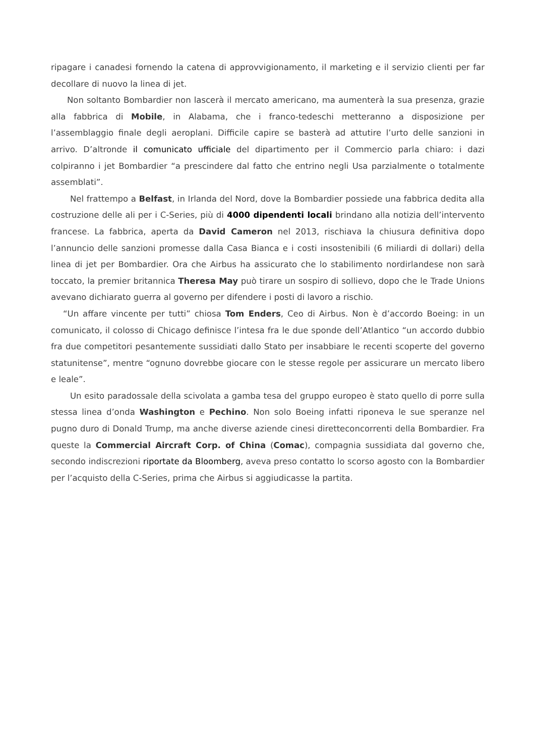ripagare i canadesi fornendo la catena di approvvigionamento, il marketing e il servizio clienti per far decollare di nuovo la linea di jet.
Non soltanto Bombardier non lascerà il mercato americano, ma aumenterà la sua presenza, grazie alla fabbrica di Mobile, in Alabama, che i franco-tedeschi metteranno a disposizione per l’assemblaggio finale degli aeroplani. Difficile capire se basterà ad attutire l’urto delle sanzioni in arrivo. D’altronde il comunicato ufficiale del dipartimento per il Commercio parla chiaro: i dazi colpiranno i jet Bombardier “a prescindere dal fatto che entrino negli Usa parzialmente o totalmente assemblati”.
Nel frattempo a Belfast, in Irlanda del Nord, dove la Bombardier possiede una fabbrica dedita alla costruzione delle ali per i C-Series, più di 4000 dipendenti locali brindano alla notizia dell’intervento francese. La fabbrica, aperta da David Cameron nel 2013, rischiava la chiusura definitiva dopo l’annuncio delle sanzioni promesse dalla Casa Bianca e i costi insostenibili (6 miliardi di dollari) della linea di jet per Bombardier. Ora che Airbus ha assicurato che lo stabilimento nordirlandese non sarà toccato, la premier britannica Theresa May può tirare un sospiro di sollievo, dopo che le Trade Unions avevano dichiarato guerra al governo per difendere i posti di lavoro a rischio.
“Un affare vincente per tutti” chiosa Tom Enders, Ceo di Airbus. Non è d’accordo Boeing: in un comunicato, il colosso di Chicago definisce l’intesa fra le due sponde dell’Atlantico “un accordo dubbio fra due competitori pesantemente sussidiati dallo Stato per insabbiare le recenti scoperte del governo statunitense”, mentre “ognuno dovrebbe giocare con le stesse regole per assicurare un mercato libero e leale”.
Un esito paradossale della scivolata a gamba tesa del gruppo europeo è stato quello di porre sulla stessa linea d’onda Washington e Pechino. Non solo Boeing infatti riponeva le sue speranze nel pugno duro di Donald Trump, ma anche diverse aziende cinesi diretteconcorrenti della Bombardier. Fra queste la Commercial Aircraft Corp. of China (Comac), compagnia sussidiata dal governo che, secondo indiscrezioni riportate da Bloomberg, aveva preso contatto lo scorso agosto con la Bombardier per l’acquisto della C-Series, prima che Airbus si aggiudicasse la partita.